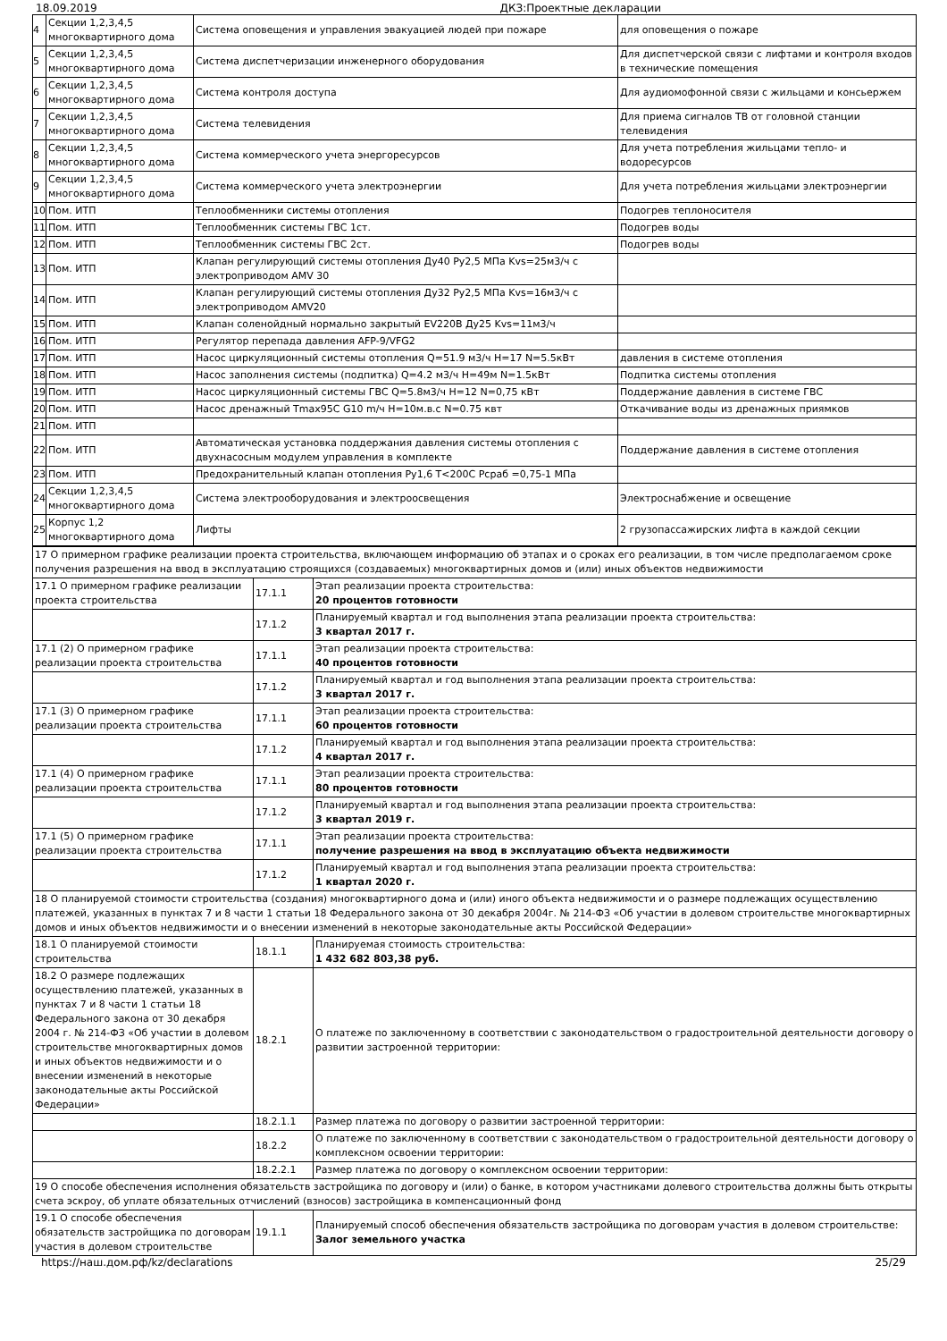18.09.2019 ДКЗ:Проектные декларации
| 4 | Секции 1,2,3,4,5 многоквартирного дома | Система оповещения и управления эвакуацией людей при пожаре | для оповещения о пожаре |
| 5 | Секции 1,2,3,4,5 многоквартирного дома | Система диспетчеризации инженерного оборудования | Для диспетчерской связи с лифтами и контроля входов в технические помещения |
| 6 | Секции 1,2,3,4,5 многоквартирного дома | Система контроля доступа | Для аудиомофонной связи с жильцами и консьержем |
| 7 | Секции 1,2,3,4,5 многоквартирного дома | Система телевидения | Для приема сигналов ТВ от головной станции телевидения |
| 8 | Секции 1,2,3,4,5 многоквартирного дома | Система коммерческого учета энергоресурсов | Для учета потребления жильцами тепло- и водоресурсов |
| 9 | Секции 1,2,3,4,5 многоквартирного дома | Система коммерческого учета электроэнергии | Для учета потребления жильцами электроэнергии |
| 10 | Пом. ИТП | Теплообменники системы отопления | Подогрев теплоносителя |
| 11 | Пом. ИТП | Теплообменник системы ГВС 1ст. | Подогрев воды |
| 12 | Пом. ИТП | Теплообменник системы ГВС 2ст. | Подогрев воды |
| 13 | Пом. ИТП | Клапан регулирующий системы отопления Ду40 Ру2,5 МПа Kvs=25м3/ч с электроприводом AMV 30 | |
| 14 | Пом. ИТП | Клапан регулирующий системы отопления Ду32 Ру2,5 МПа Kvs=16м3/ч с электроприводом AMV20 | |
| 15 | Пом. ИТП | Клапан соленойдный нормально закрытый EV220B Ду25 Kvs=11м3/ч | |
| 16 | Пом. ИТП | Регулятор перепада давления AFP-9/VFG2 | |
| 17 | Пом. ИТП | Насос циркуляционный системы отопления Q=51.9 м3/ч H=17 N=5.5кВт | давления в системе отопления |
| 18 | Пом. ИТП | Насос заполнения системы (подпитка) Q=4.2 м3/ч H=49м N=1.5кВт | Подпитка системы отопления |
| 19 | Пом. ИТП | Насос циркуляционный системы ГВС Q=5.8м3/ч H=12 N=0,75 кВт | Поддержание давления в системе ГВС |
| 20 | Пом. ИТП | Насос дренажный Tmax95C G10 m/ч H=10м.в.с N=0.75 квт | Откачивание воды из дренажных приямков |
| 21 | Пом. ИТП | | |
| 22 | Пом. ИТП | Автоматическая установка поддержания давления системы отопления с двухнасосным модулем управления в комплекте | Поддержание давления в системе отопления |
| 23 | Пом. ИТП | Предохранительный клапан отопления Ру1,6 Т<200С Рсраб =0,75-1 МПа | |
| 24 | Секции 1,2,3,4,5 многоквартирного дома | Система электрооборудования и электроосвещения | Электроснабжение и освещение |
| 25 | Корпус 1,2 многоквартирного дома | Лифты | 2 грузопассажирских лифта в каждой секции |
| 17 О примерном графике реализации проекта строительства, включающем информацию об этапах и о сроках его реализации, в том числе предполагаемом сроке получения разрешения на ввод в эксплуатацию строящихся (создаваемых) многоквартирных домов и (или) иных объектов недвижимости | | |
| 17.1 О примерном графике реализации проекта строительства | 17.1.1 | Этап реализации проекта строительства: 20 процентов готовности |
| | 17.1.2 | Планируемый квартал и год выполнения этапа реализации проекта строительства: 3 квартал 2017 г. |
| 17.1 (2) О примерном графике реализации проекта строительства | 17.1.1 | Этап реализации проекта строительства: 40 процентов готовности |
| | 17.1.2 | Планируемый квартал и год выполнения этапа реализации проекта строительства: 3 квартал 2017 г. |
| 17.1 (3) О примерном графике реализации проекта строительства | 17.1.1 | Этап реализации проекта строительства: 60 процентов готовности |
| | 17.1.2 | Планируемый квартал и год выполнения этапа реализации проекта строительства: 4 квартал 2017 г. |
| 17.1 (4) О примерном графике реализации проекта строительства | 17.1.1 | Этап реализации проекта строительства: 80 процентов готовности |
| | 17.1.2 | Планируемый квартал и год выполнения этапа реализации проекта строительства: 3 квартал 2019 г. |
| 17.1 (5) О примерном графике реализации проекта строительства | 17.1.1 | Этап реализации проекта строительства: получение разрешения на ввод в эксплуатацию объекта недвижимости |
| | 17.1.2 | Планируемый квартал и год выполнения этапа реализации проекта строительства: 1 квартал 2020 г. |
| 18 О планируемой стоимости строительства (создания) многоквартирного дома и (или) иного объекта недвижимости и о размере подлежащих осуществлению платежей, указанных в пунктах 7 и 8 части 1 статьи 18 Федерального закона от 30 декабря 2004г. № 214-ФЗ «Об участии в долевом строительстве многоквартирных домов и иных объектов недвижимости и о внесении изменений в некоторые законодательные акты Российской Федерации» | | |
| 18.1 О планируемой стоимости строительства | 18.1.1 | Планируемая стоимость строительства: 1 432 682 803,38 руб. |
| 18.2 О размере подлежащих осуществлению платежей, указанных в пунктах 7 и 8 части 1 статьи 18 Федерального закона от 30 декабря 2004 г. № 214-ФЗ «Об участии в долевом строительстве многоквартирных домов и иных объектов недвижимости и о внесении изменений в некоторые законодательные акты Российской Федерации» | 18.2.1 | О платеже по заключенному в соответствии с законодательством о градостроительной деятельности договору о развитии застроенной территории: |
| | 18.2.1.1 | Размер платежа по договору о развитии застроенной территории: |
| | 18.2.2 | О платеже по заключенному в соответствии с законодательством о градостроительной деятельности договору о комплексном освоении территории: |
| | 18.2.2.1 | Размер платежа по договору о комплексном освоении территории: |
| 19 О способе обеспечения исполнения обязательств застройщика по договору и (или) о банке, в котором участниками долевого строительства должны быть открыты счета эскроу, об уплате обязательных отчислений (взносов) застройщика в компенсационный фонд | | |
| 19.1 О способе обеспечения обязательств застройщика по договорам участия в долевом строительстве | 19.1.1 | Планируемый способ обеспечения обязательств застройщика по договорам участия в долевом строительстве: Залог земельного участка |
https://наш.дом.рф/kz/declarations 25/29